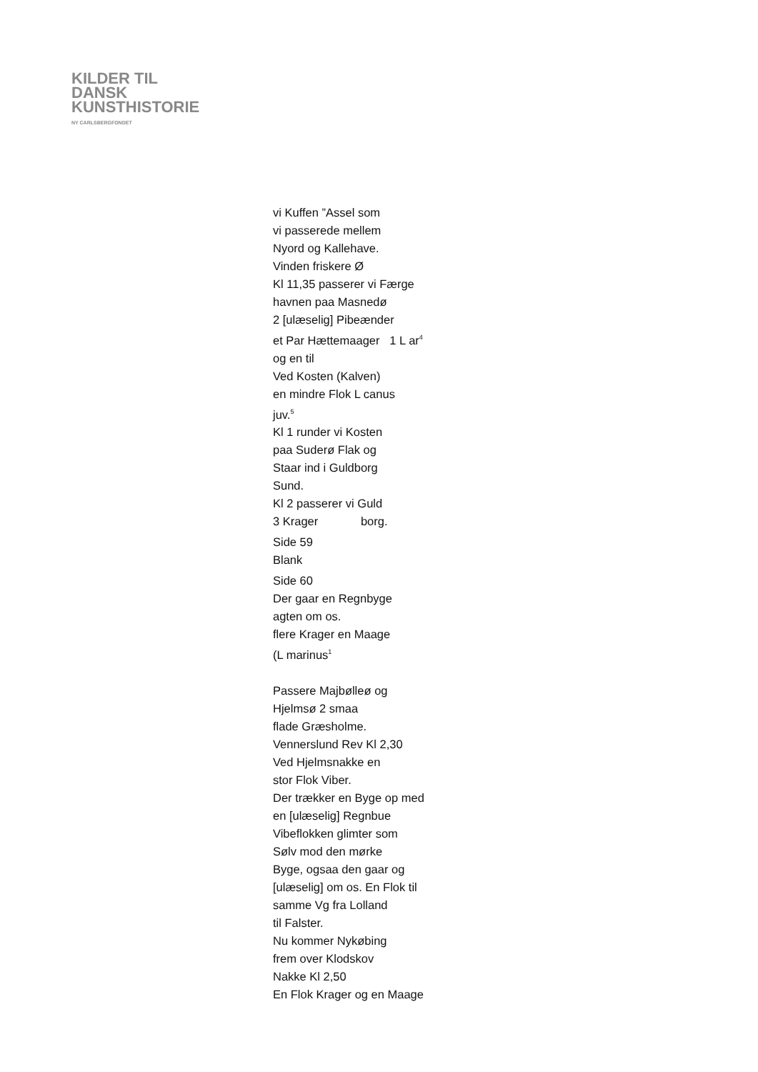KILDER TIL
DANSK
KUNSTHISTORIE
NY CARLSBERGFONDET
vi Kuffen ”Assel som
vi passerede mellem
Nyord og Kallehave.
Vinden friskere Ø
Kl 11,35 passerer vi Færge
havnen paa Masnedø
2 [ulæselig] Pibeænder
et Par Hættemaager 1 L ar<sup>4</sup>
og en til
Ved Kosten (Kalven)
en mindre Flok L canus
juv.<sup>5</sup>
Kl 1 runder vi Kosten
paa Suderø Flak og
Staar ind i Guldborg
Sund.
Kl 2 passerer vi Guld
3 Krager borg.
Side 59
Blank
Side 60
Der gaar en Regnbyge
agten om os.
flere Krager en Maage
(L marinus<sup>1</sup>
Passere Majbølleø og
Hjelmsø 2 smaa
flade Græsholme.
Vennerslund Rev Kl 2,30
Ved Hjelmsnakke en
stor Flok Viber.
Der trækker en Byge op med
en [ulæselig] Regnbue
Vibeflokken glimter som
Sølv mod den mørke
Byge, ogsaa den gaar og
[ulæselig] om os. En Flok til
samme Vg fra Lolland
til Falster.
Nu kommer Nykøbing
frem over Klodskov
Nakke Kl 2,50
En Flok Krager og en Maage